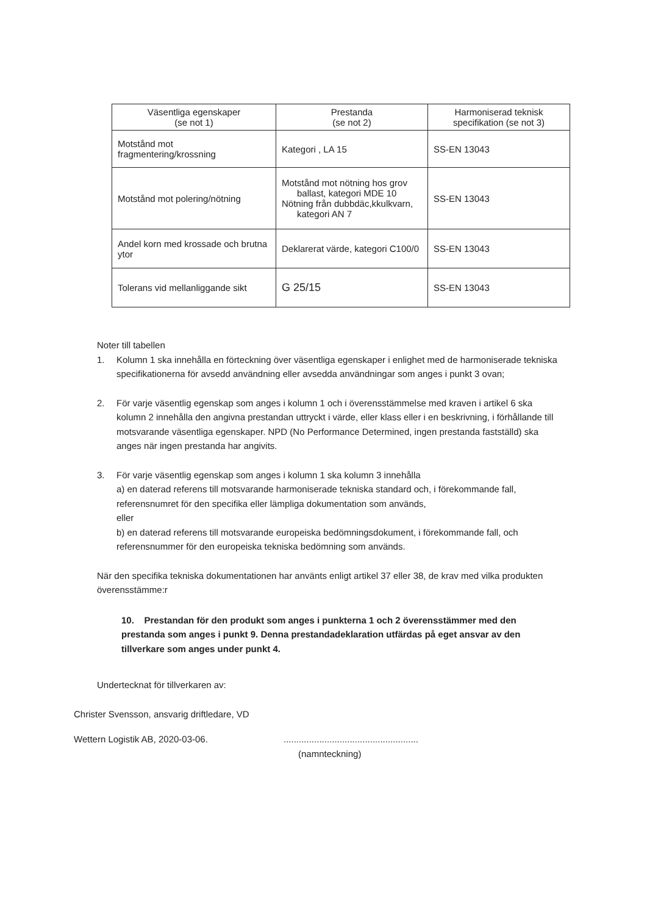| Väsentliga egenskaper (se not 1) | Prestanda (se not 2) | Harmoniserad teknisk specifikation (se not 3) |
| --- | --- | --- |
| Motstånd mot fragmentering/krossning | Kategori , LA 15 | SS-EN 13043 |
| Motstånd mot polering/nötning | Motstånd mot nötning hos grov ballast, kategori MDE 10 Nötning från dubbdäc,kkulkvarn, kategori AN 7 | SS-EN 13043 |
| Andel korn med krossade och brutna ytor | Deklarerat värde, kategori C100/0 | SS-EN 13043 |
| Tolerans vid mellanliggande sikt | G 25/15 | SS-EN 13043 |
Noter till tabellen
1. Kolumn 1 ska innehålla en förteckning över väsentliga egenskaper i enlighet med de harmoniserade tekniska specifikationerna för avsedd användning eller avsedda användningar som anges i punkt 3 ovan;
2. För varje väsentlig egenskap som anges i kolumn 1 och i överensstämmelse med kraven i artikel 6 ska kolumn 2 innehålla den angivna prestandan uttryckt i värde, eller klass eller i en beskrivning, i förhållande till motsvarande väsentliga egenskaper. NPD (No Performance Determined, ingen prestanda fastställd) ska anges när ingen prestanda har angivits.
3. För varje väsentlig egenskap som anges i kolumn 1 ska kolumn 3 innehålla
a) en daterad referens till motsvarande harmoniserade tekniska standard och, i förekommande fall, referensnumret för den specifika eller lämpliga dokumentation som används,
eller
b) en daterad referens till motsvarande europeiska bedömningsdokument, i förekommande fall, och referensnummer för den europeiska tekniska bedömning som används.
När den specifika tekniska dokumentationen har använts enligt artikel 37 eller 38, de krav med vilka produkten överensstämme:r
10. Prestandan för den produkt som anges i punkterna 1 och 2 överensstämmer med den prestanda som anges i punkt 9. Denna prestandadeklaration utfärdas på eget ansvar av den tillverkare som anges under punkt 4.
Undertecknat för tillverkaren av:
Christer Svensson, ansvarig driftledare, VD
Wettern Logistik AB, 2020-03-06. .....................................................
(namnteckning)